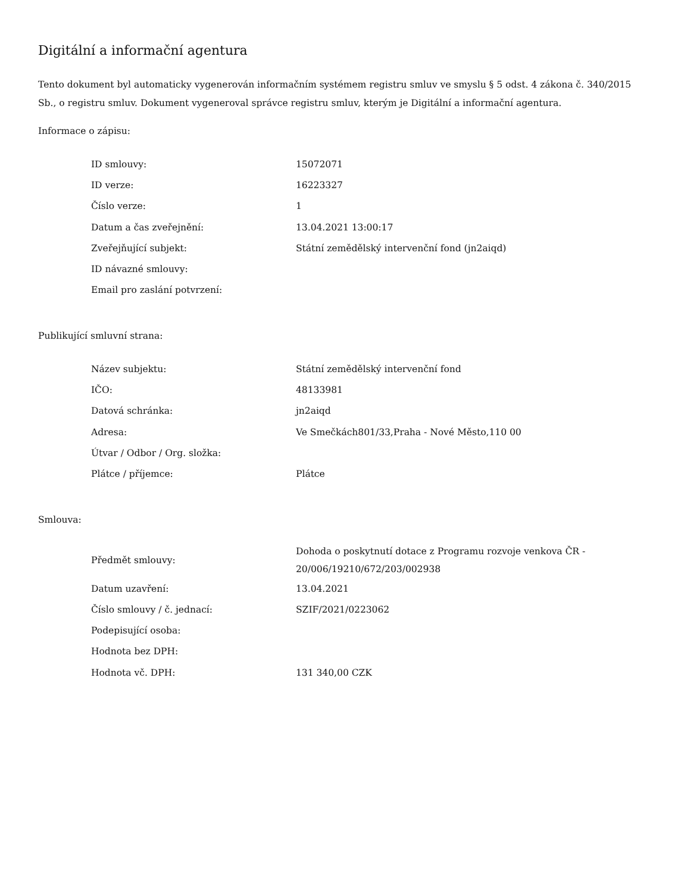Digitální a informační agentura
Tento dokument byl automaticky vygenerován informačním systémem registru smluv ve smyslu § 5 odst. 4 zákona č. 340/2015 Sb., o registru smluv. Dokument vygeneroval správce registru smluv, kterým je Digitální a informační agentura.
Informace o zápisu:
| ID smlouvy: | 15072071 |
| ID verze: | 16223327 |
| Číslo verze: | 1 |
| Datum a čas zveřejnění: | 13.04.2021 13:00:17 |
| Zveřejňující subjekt: | Státní zemědělský intervenční fond (jn2aiqd) |
| ID návazné smlouvy: | |
| Email pro zaslání potvrzení: | |
Publikující smluvní strana:
| Název subjektu: | Státní zemědělský intervenční fond |
| IČO: | 48133981 |
| Datová schránka: | jn2aiqd |
| Adresa: | Ve Smečkách801/33,Praha - Nové Město,110 00 |
| Útvar / Odbor / Org. složka: | |
| Plátce / příjemce: | Plátce |
Smlouva:
| Předmět smlouvy: | Dohoda o poskytnutí dotace z Programu rozvoje venkova ČR - 20/006/19210/672/203/002938 |
| Datum uzavření: | 13.04.2021 |
| Číslo smlouvy / č. jednací: | SZIF/2021/0223062 |
| Podepisující osoba: | |
| Hodnota bez DPH: | |
| Hodnota vč. DPH: | 131 340,00 CZK |